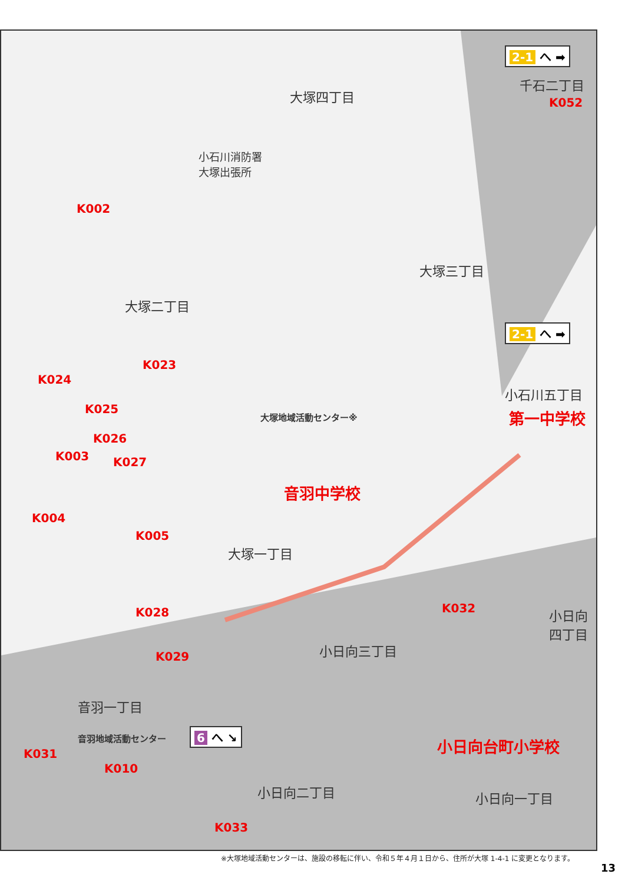大塚四丁目
千石二丁目
K052
2-1 へ ➡
小石川消防署
大塚出張所
K002
大塚三丁目
大塚二丁目
2-1 へ ➡
K023
K024
小石川五丁目
第一中学校
K025
大塚地域活動センター※
K026
K003 K027
音羽中学校
K004
K005
大塚一丁目
K028 K032
小日向
四丁目
小日向三丁目
K029
音羽一丁目
音羽地域活動センター 6 へ ↘
K031
小日向台町小学校
K010
小日向二丁目 小日向一丁目
K033
※大塚地域活動センターは、施設の移転に伴い、令和５年４月１日から、住所が大塚 1-4-1 に変更となります。
13